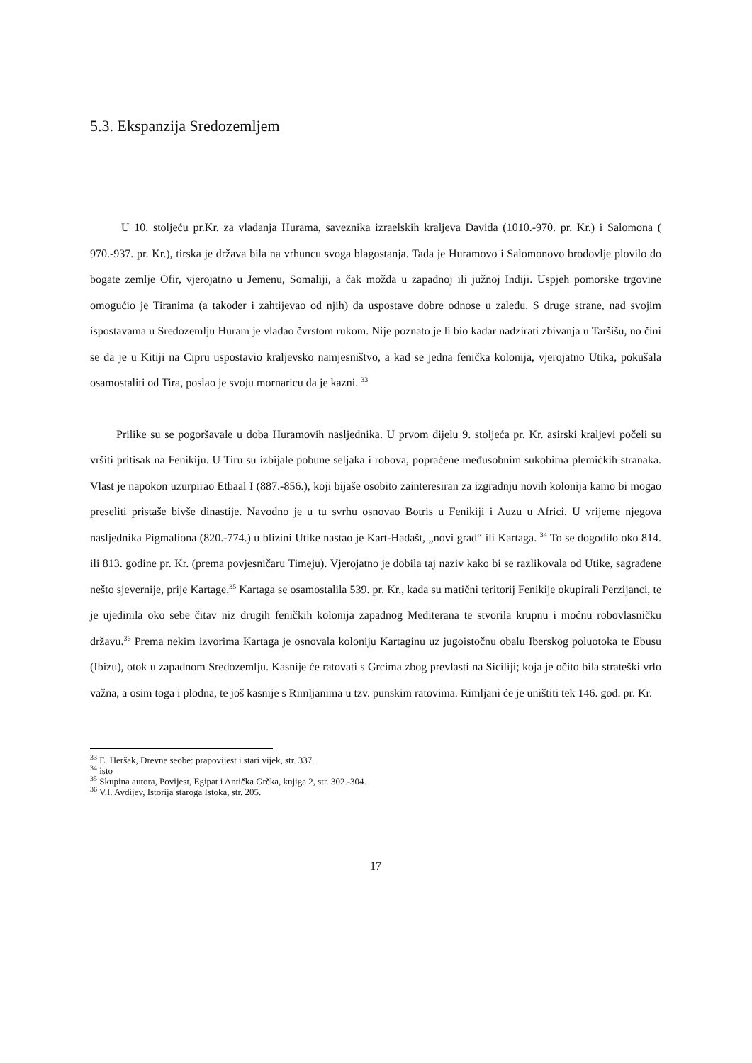5.3. Ekspanzija Sredozemljem
U 10. stoljeću pr.Kr. za vladanja Hurama, saveznika izraelskih kraljeva Davida (1010.-970. pr. Kr.) i Salomona ( 970.-937. pr. Kr.), tirska je država bila na vrhuncu svoga blagostanja. Tada je Huramovo i Salomonovo brodovlje plovilo do bogate zemlje Ofir, vjerojatno u Jemenu, Somaliji, a čak možda u zapadnoj ili južnoj Indiji. Uspjeh pomorske trgovine omogućio je Tiranima (a također i zahtijevao od njih) da uspostave dobre odnose u zaleđu. S druge strane, nad svojim ispostavama u Sredozemlju Huram je vladao čvrstom rukom. Nije poznato je li bio kadar nadzirati zbivanja u Taršišu, no čini se da je u Kitiji na Cipru uspostavio kraljevsko namjesništvo, a kad se jedna fenička kolonija, vjerojatno Utika, pokušala osamostaliti od Tira, poslao je svoju mornaricu da je kazni. <sup>33</sup>
Prilike su se pogoršavale u doba Huramovih nasljednika. U prvom dijelu 9. stoljeća pr. Kr. asirski kraljevi počeli su vršiti pritisak na Fenikiju. U Tiru su izbijale pobune seljaka i robova, popraćene međusobnim sukobima plemićkih stranaka. Vlast je napokon uzurpirao Etbaal I (887.-856.), koji bijaše osobito zainteresiran za izgradnju novih kolonija kamo bi mogao preseliti pristaše bivše dinastije. Navodno je u tu svrhu osnovao Botris u Fenikiji i Auzu u Africi. U vrijeme njegova nasljednika Pigmaliona (820.-774.) u blizini Utike nastao je Kart-Hadašt, „novi grad“ ili Kartaga. <sup>34</sup> To se dogodilo oko 814. ili 813. godine pr. Kr. (prema povjesničaru Timeju). Vjerojatno je dobila taj naziv kako bi se razlikovala od Utike, sagrađene nešto sjevernije, prije Kartage.<sup>35</sup> Kartaga se osamostalila 539. pr. Kr., kada su matični teritorij Fenikije okupirali Perzijanci, te je ujedinila oko sebe čitav niz drugih feničkih kolonija zapadnog Mediterana te stvorila krupnu i moćnu robovlasničku državu.<sup>36</sup> Prema nekim izvorima Kartaga je osnovala koloniju Kartaginu uz jugoistočnu obalu Iberskog poluotoka te Ebusu (Ibizu), otok u zapadnom Sredozemlju. Kasnije će ratovati s Grcima zbog prevlasti na Siciliji; koja je očito bila strateški vrlo važna, a osim toga i plodna, te još kasnije s Rimljanima u tzv. punskim ratovima. Rimljani će je uništiti tek 146. god. pr. Kr.
<sup>33</sup> E. Heršak, Drevne seobe: prapovijest i stari vijek, str. 337.
<sup>34</sup> isto
<sup>35</sup> Skupina autora, Povijest, Egipat i Antička Grčka, knjiga 2, str. 302.-304.
<sup>36</sup> V.I. Avdijev, Istorija staroga Istoka, str. 205.
17